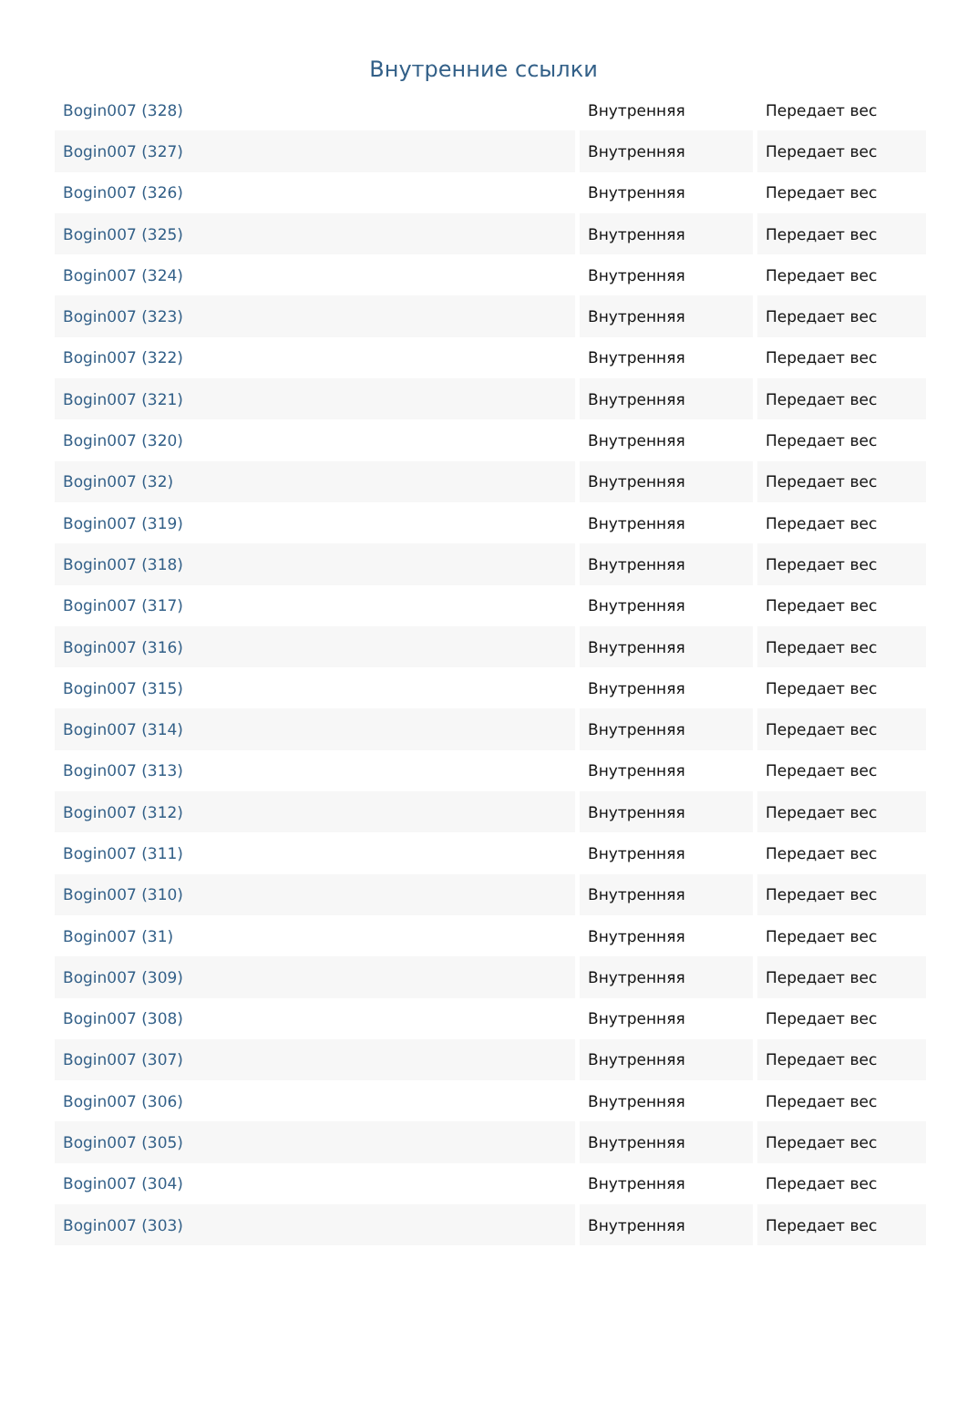Внутренние ссылки
| Bogin007 (328) | Внутренняя | Передает вес |
| Bogin007 (327) | Внутренняя | Передает вес |
| Bogin007 (326) | Внутренняя | Передает вес |
| Bogin007 (325) | Внутренняя | Передает вес |
| Bogin007 (324) | Внутренняя | Передает вес |
| Bogin007 (323) | Внутренняя | Передает вес |
| Bogin007 (322) | Внутренняя | Передает вес |
| Bogin007 (321) | Внутренняя | Передает вес |
| Bogin007 (320) | Внутренняя | Передает вес |
| Bogin007 (32) | Внутренняя | Передает вес |
| Bogin007 (319) | Внутренняя | Передает вес |
| Bogin007 (318) | Внутренняя | Передает вес |
| Bogin007 (317) | Внутренняя | Передает вес |
| Bogin007 (316) | Внутренняя | Передает вес |
| Bogin007 (315) | Внутренняя | Передает вес |
| Bogin007 (314) | Внутренняя | Передает вес |
| Bogin007 (313) | Внутренняя | Передает вес |
| Bogin007 (312) | Внутренняя | Передает вес |
| Bogin007 (311) | Внутренняя | Передает вес |
| Bogin007 (310) | Внутренняя | Передает вес |
| Bogin007 (31) | Внутренняя | Передает вес |
| Bogin007 (309) | Внутренняя | Передает вес |
| Bogin007 (308) | Внутренняя | Передает вес |
| Bogin007 (307) | Внутренняя | Передает вес |
| Bogin007 (306) | Внутренняя | Передает вес |
| Bogin007 (305) | Внутренняя | Передает вес |
| Bogin007 (304) | Внутренняя | Передает вес |
| Bogin007 (303) | Внутренняя | Передает вес |